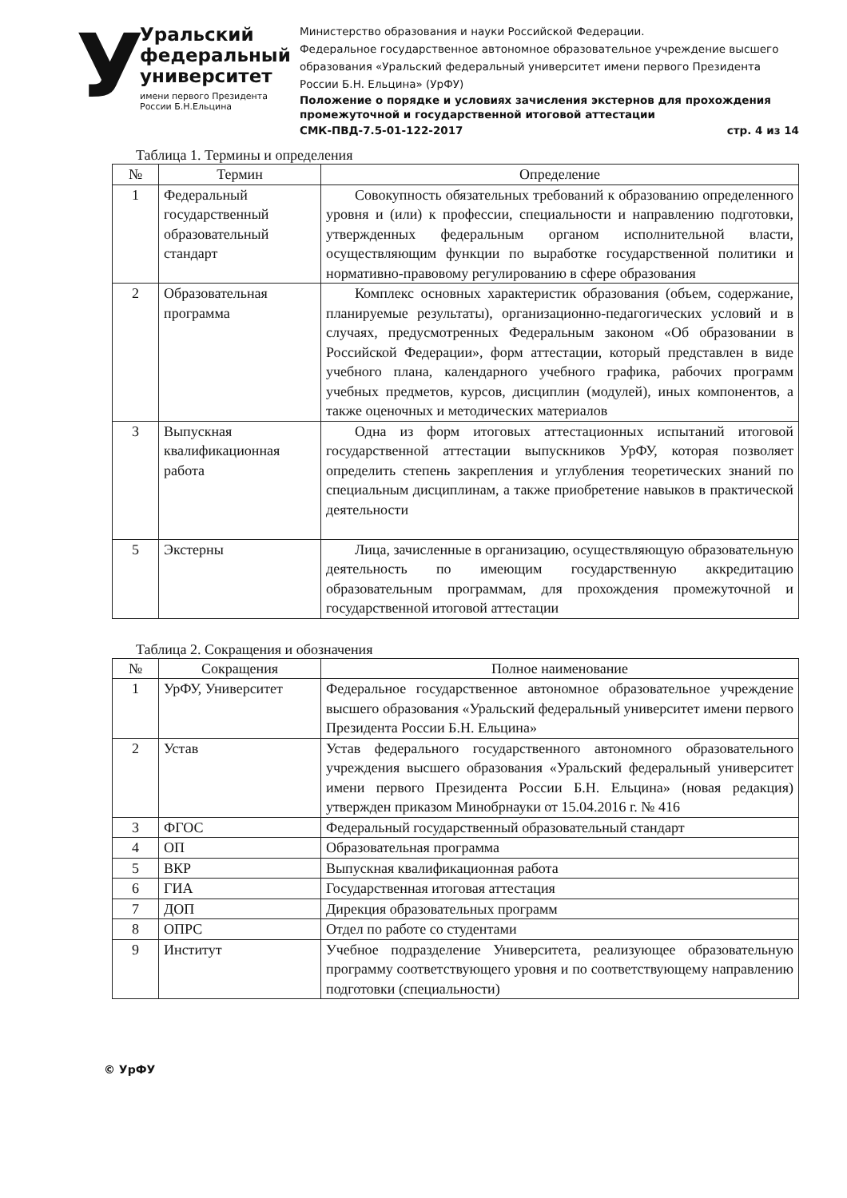У
Уральский федеральный университет
имени первого Президента России Б.Н.Ельцина
Министерство образования и науки Российской Федерации.
Федеральное государственное автономное образовательное учреждение высшего образования «Уральский федеральный университет имени первого Президента России Б.Н. Ельцина» (УрФУ)
Положение о порядке и условиях зачисления экстернов для прохождения промежуточной и государственной итоговой аттестации
СМК-ПВД-7.5-01-122-2017 стр. 4 из 14
Таблица 1. Термины и определения
| № | Термин | Определение |
| --- | --- | --- |
| 1 | Федеральный государственный образовательный стандарт | Совокупность обязательных требований к образованию определенного уровня и (или) к профессии, специальности и направлению подготовки, утвержденных федеральным органом исполнительной власти, осуществляющим функции по выработке государственной политики и нормативно-правовому регулированию в сфере образования |
| 2 | Образовательная программа | Комплекс основных характеристик образования (объем, содержание, планируемые результаты), организационно-педагогических условий и в случаях, предусмотренных Федеральным законом «Об образовании в Российской Федерации», форм аттестации, который представлен в виде учебного плана, календарного учебного графика, рабочих программ учебных предметов, курсов, дисциплин (модулей), иных компонентов, а также оценочных и методических материалов |
| 3 | Выпускная квалификационная работа | Одна из форм итоговых аттестационных испытаний итоговой государственной аттестации выпускников УрФУ, которая позволяет определить степень закрепления и углубления теоретических знаний по специальным дисциплинам, а также приобретение навыков в практической деятельности |
| 5 | Экстерны | Лица, зачисленные в организацию, осуществляющую образовательную деятельность по имеющим государственную аккредитацию образовательным программам, для прохождения промежуточной и государственной итоговой аттестации |
Таблица 2. Сокращения и обозначения
| № | Сокращения | Полное наименование |
| --- | --- | --- |
| 1 | УрФУ, Университет | Федеральное государственное автономное образовательное учреждение высшего образования «Уральский федеральный университет имени первого Президента России Б.Н. Ельцина» |
| 2 | Устав | Устав федерального государственного автономного образовательного учреждения высшего образования «Уральский федеральный университет имени первого Президента России Б.Н. Ельцина» (новая редакция) утвержден приказом Минобрнауки от 15.04.2016 г. № 416 |
| 3 | ФГОС | Федеральный государственный образовательный стандарт |
| 4 | ОП | Образовательная программа |
| 5 | ВКР | Выпускная квалификационная работа |
| 6 | ГИА | Государственная итоговая аттестация |
| 7 | ДОП | Дирекция образовательных программ |
| 8 | ОПРС | Отдел по работе со студентами |
| 9 | Институт | Учебное подразделение Университета, реализующее образовательную программу соответствующего уровня и по соответствующему направлению подготовки (специальности) |
© УрФУ